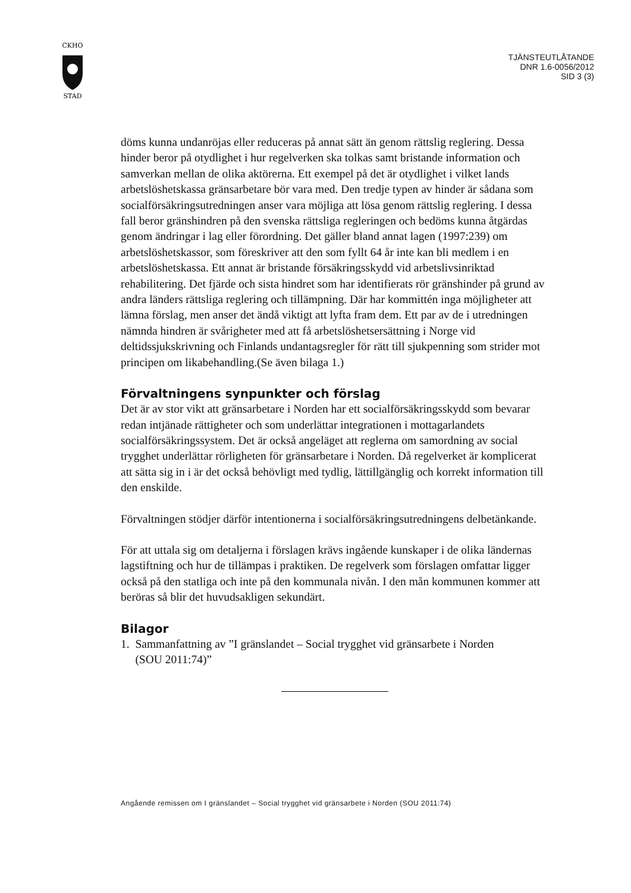CKHO
STAD
TJÄNSTEUTLÅTANDE
DNR 1.6-0056/2012
SID 3 (3)
döms kunna undanröjas eller reduceras på annat sätt än genom rättslig reglering. Dessa hinder beror på otydlighet i hur regelverken ska tolkas samt bristande information och samverkan mellan de olika aktörerna. Ett exempel på det är otydlighet i vilket lands arbetslöshetskassa gränsarbetare bör vara med. Den tredje typen av hinder är sådana som socialförsäkringsutredningen anser vara möjliga att lösa genom rättslig reglering. I dessa fall beror gränshindren på den svenska rättsliga regleringen och bedöms kunna åtgärdas genom ändringar i lag eller förordning. Det gäller bland annat lagen (1997:239) om arbetslöshetskassor, som föreskriver att den som fyllt 64 år inte kan bli medlem i en arbetslöshetskassa. Ett annat är bristande försäkringsskydd vid arbetslivsinriktad rehabilitering. Det fjärde och sista hindret som har identifierats rör gränshinder på grund av andra länders rättsliga reglering och tillämpning. Där har kommittén inga möjligheter att lämna förslag, men anser det ändå viktigt att lyfta fram dem. Ett par av de i utredningen nämnda hindren är svårigheter med att få arbetslöshetsersättning i Norge vid deltidssjukskrivning och Finlands undantagsregler för rätt till sjukpenning som strider mot principen om likabehandling.(Se även bilaga 1.)
Förvaltningens synpunkter och förslag
Det är av stor vikt att gränsarbetare i Norden har ett socialförsäkringsskydd som bevarar redan intjänade rättigheter och som underlättar integrationen i mottagarlandets socialförsäkringssystem. Det är också angeläget att reglerna om samordning av social trygghet underlättar rörligheten för gränsarbetare i Norden. Då regelverket är komplicerat att sätta sig in i är det också behövligt med tydlig, lättillgänglig och korrekt information till den enskilde.
Förvaltningen stödjer därför intentionerna i socialförsäkringsutredningens delbetänkande.
För att uttala sig om detaljerna i förslagen krävs ingående kunskaper i de olika ländernas lagstiftning och hur de tillämpas i praktiken. De regelverk som förslagen omfattar ligger också på den statliga och inte på den kommunala nivån. I den mån kommunen kommer att beröras så blir det huvudsakligen sekundärt.
Bilagor
1. Sammanfattning av ”I gränslandet – Social trygghet vid gränsarbete i Norden
(SOU 2011:74)”
Angående remissen om I gränslandet – Social trygghet vid gränsarbete i Norden (SOU 2011:74)